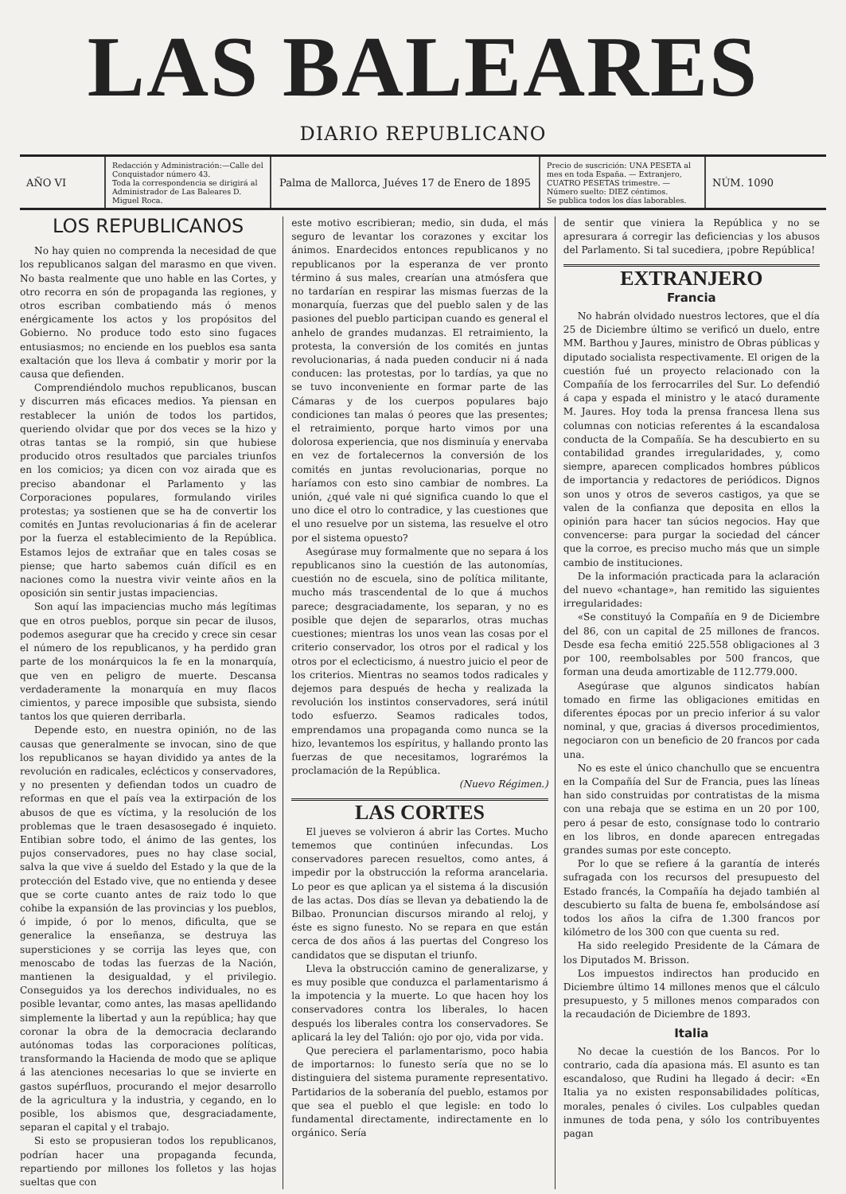LAS BALEARES
DIARIO REPUBLICANO
AÑO VI
Redacción y Administración:—Calle del Conquistador número 43.
Toda la correspondencia se dirigirá al Administrador de Las Baleares D. Miguel Roca.
Palma de Mallorca, Juéves 17 de Enero de 1895
Precio de suscrición: UNA PESETA al mes en toda España. — Extranjero, CUATRO PESETAS trimestre. — Número suelto: DIEZ céntimos.
Se publica todos los días laborables.
NÚM. 1090
LOS REPUBLICANOS
No hay quien no comprenda la necesidad de que los republicanos salgan del marasmo en que viven. No basta realmente que uno hable en las Cortes, y otro recorra en són de propaganda las regiones, y otros escriban combatiendo más ó menos enérgicamente los actos y los propósitos del Gobierno. No produce todo esto sino fugaces entusiasmos; no enciende en los pueblos esa santa exaltación que los lleva á combatir y morir por la causa que defienden.
Comprendiéndolo muchos republicanos, buscan y discurren más eficaces medios. Ya piensan en restablecer la unión de todos los partidos, queriendo olvidar que por dos veces se la hizo y otras tantas se la rompió, sin que hubiese producido otros resultados que parciales triunfos en los comicios; ya dicen con voz airada que es preciso abandonar el Parlamento y las Corporaciones populares, formulando viriles protestas; ya sostienen que se ha de convertir los comités en Juntas revolucionarias á fin de acelerar por la fuerza el establecimiento de la República. Estamos lejos de extrañar que en tales cosas se piense; que harto sabemos cuán difícil es en naciones como la nuestra vivir veinte años en la oposición sin sentir justas impaciencias.
Son aquí las impaciencias mucho más legítimas que en otros pueblos, porque sin pecar de ilusos, podemos asegurar que ha crecido y crece sin cesar el número de los republicanos, y ha perdido gran parte de los monárquicos la fe en la monarquía, que ven en peligro de muerte. Descansa verdaderamente la monarquía en muy flacos cimientos, y parece imposible que subsista, siendo tantos los que quieren derribarla.
Depende esto, en nuestra opinión, no de las causas que generalmente se invocan, sino de que los republicanos se hayan dividido ya antes de la revolución en radicales, eclécticos y conservadores, y no presenten y defiendan todos un cuadro de reformas en que el país vea la extirpación de los abusos de que es víctima, y la resolución de los problemas que le traen desasosegado é inquieto. Entibian sobre todo, el ánimo de las gentes, los pujos conservadores, pues no hay clase social, salva la que vive á sueldo del Estado y la que de la protección del Estado vive, que no entienda y desee que se corte cuanto antes de raiz todo lo que cohibe la expansión de las provincias y los pueblos, ó impide, ó por lo menos, dificulta, que se generalice la enseñanza, se destruya las supersticiones y se corrija las leyes que, con menoscabo de todas las fuerzas de la Nación, mantienen la desigualdad, y el privilegio. Conseguidos ya los derechos individuales, no es posible levantar, como antes, las masas apellidando simplemente la libertad y aun la república; hay que coronar la obra de la democracia declarando autónomas todas las corporaciones políticas, transformando la Hacienda de modo que se aplique á las atenciones necesarias lo que se invierte en gastos supérfluos, procurando el mejor desarrollo de la agricultura y la industria, y cegando, en lo posible, los abismos que, desgraciadamente, separan el capital y el trabajo.
Si esto se propusieran todos los republicanos, podrían hacer una propaganda fecunda, repartiendo por millones los folletos y las hojas sueltas que con
este motivo escribieran; medio, sin duda, el más seguro de levantar los corazones y excitar los ánimos. Enardecidos entonces republicanos y no republicanos por la esperanza de ver pronto término á sus males, crearían una atmósfera que no tardarían en respirar las mismas fuerzas de la monarquía, fuerzas que del pueblo salen y de las pasiones del pueblo participan cuando es general el anhelo de grandes mudanzas. El retraimiento, la protesta, la conversión de los comités en juntas revolucionarias, á nada pueden conducir ni á nada conducen: las protestas, por lo tardías, ya que no se tuvo inconveniente en formar parte de las Cámaras y de los cuerpos populares bajo condiciones tan malas ó peores que las presentes; el retraimiento, porque harto vimos por una dolorosa experiencia, que nos disminuía y enervaba en vez de fortalecernos la conversión de los comités en juntas revolucionarias, porque no haríamos con esto sino cambiar de nombres. La unión, ¿qué vale ni qué significa cuando lo que el uno dice el otro lo contradice, y las cuestiones que el uno resuelve por un sistema, las resuelve el otro por el sistema opuesto?
Asegúrase muy formalmente que no separa á los republicanos sino la cuestión de las autonomías, cuestión no de escuela, sino de política militante, mucho más trascendental de lo que á muchos parece; desgraciadamente, los separan, y no es posible que dejen de separarlos, otras muchas cuestiones; mientras los unos vean las cosas por el criterio conservador, los otros por el radical y los otros por el eclecticismo, á nuestro juicio el peor de los criterios. Mientras no seamos todos radicales y dejemos para después de hecha y realizada la revolución los instintos conservadores, será inútil todo esfuerzo. Seamos radicales todos, emprendamos una propaganda como nunca se la hizo, levantemos los espíritus, y hallando pronto las fuerzas de que necesitamos, lograrémos la proclamación de la República.
(Nuevo Régimen.)
LAS CORTES
El jueves se volvieron á abrir las Cortes. Mucho tememos que continúen infecundas. Los conservadores parecen resueltos, como antes, á impedir por la obstrucción la reforma arancelaria. Lo peor es que aplican ya el sistema á la discusión de las actas. Dos días se llevan ya debatiendo la de Bilbao. Pronuncian discursos mirando al reloj, y éste es signo funesto. No se repara en que están cerca de dos años á las puertas del Congreso los candidatos que se disputan el triunfo.
Lleva la obstrucción camino de generalizarse, y es muy posible que conduzca el parlamentarismo á la impotencia y la muerte. Lo que hacen hoy los conservadores contra los liberales, lo hacen después los liberales contra los conservadores. Se aplicará la ley del Talión: ojo por ojo, vida por vida.
Que pereciera el parlamentarismo, poco habia de importarnos: lo funesto sería que no se lo distinguiera del sistema puramente representativo. Partidarios de la soberanía del pueblo, estamos por que sea el pueblo el que legisle: en todo lo fundamental directamente, indirectamente en lo orgánico. Sería
de sentir que viniera la República y no se apresurara á corregir las deficiencias y los abusos del Parlamento. Si tal sucediera, ¡pobre República!
EXTRANJERO
Francia
No habrán olvidado nuestros lectores, que el día 25 de Diciembre último se verificó un duelo, entre MM. Barthou y Jaures, ministro de Obras públicas y diputado socialista respectivamente. El origen de la cuestión fué un proyecto relacionado con la Compañía de los ferrocarriles del Sur. Lo defendió á capa y espada el ministro y le atacó duramente M. Jaures. Hoy toda la prensa francesa llena sus columnas con noticias referentes á la escandalosa conducta de la Compañía. Se ha descubierto en su contabilidad grandes irregularidades, y, como siempre, aparecen complicados hombres públicos de importancia y redactores de periódicos. Dignos son unos y otros de severos castigos, ya que se valen de la confianza que deposita en ellos la opinión para hacer tan súcios negocios. Hay que convencerse: para purgar la sociedad del cáncer que la corroe, es preciso mucho más que un simple cambio de instituciones.
De la información practicada para la aclaración del nuevo «chantage», han remitido las siguientes irregularidades:
«Se constituyó la Compañía en 9 de Diciembre del 86, con un capital de 25 millones de francos. Desde esa fecha emitió 225.558 obligaciones al 3 por 100, reembolsables por 500 francos, que forman una deuda amortizable de 112.779.000.
Asegúrase que algunos sindicatos habían tomado en firme las obligaciones emitidas en diferentes épocas por un precio inferior á su valor nominal, y que, gracias á diversos procedimientos, negociaron con un beneficio de 20 francos por cada una.
No es este el único chanchullo que se encuentra en la Compañía del Sur de Francia, pues las líneas han sido construidas por contratistas de la misma con una rebaja que se estima en un 20 por 100, pero á pesar de esto, consígnase todo lo contrario en los libros, en donde aparecen entregadas grandes sumas por este concepto.
Por lo que se refiere á la garantía de interés sufragada con los recursos del presupuesto del Estado francés, la Compañía ha dejado también al descubierto su falta de buena fe, embolsándose así todos los años la cifra de 1.300 francos por kilómetro de los 300 con que cuenta su red.
Ha sido reelegido Presidente de la Cámara de los Diputados M. Brisson.
Los impuestos indirectos han producido en Diciembre último 14 millones menos que el cálculo presupuesto, y 5 millones menos comparados con la recaudación de Diciembre de 1893.
Italia
No decae la cuestión de los Bancos. Por lo contrario, cada día apasiona más. El asunto es tan escandaloso, que Rudini ha llegado á decir: «En Italia ya no existen responsabilidades políticas, morales, penales ó civiles. Los culpables quedan inmunes de toda pena, y sólo los contribuyentes pagan